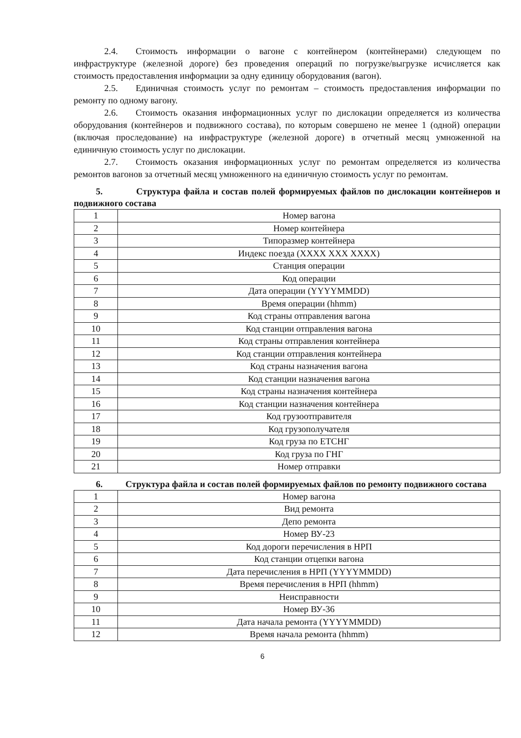2.4. Стоимость информации о вагоне с контейнером (контейнерами) следующем по инфраструктуре (железной дороге) без проведения операций по погрузке/выгрузке исчисляется как стоимость предоставления информации за одну единицу оборудования (вагон).
2.5. Единичная стоимость услуг по ремонтам – стоимость предоставления информации по ремонту по одному вагону.
2.6. Стоимость оказания информационных услуг по дислокации определяется из количества оборудования (контейнеров и подвижного состава), по которым совершено не менее 1 (одной) операции (включая проследование) на инфраструктуре (железной дороге) в отчетный месяц умноженной на единичную стоимость услуг по дислокации.
2.7. Стоимость оказания информационных услуг по ремонтам определяется из количества ремонтов вагонов за отчетный месяц умноженного на единичную стоимость услуг по ремонтам.
5. Структура файла и состав полей формируемых файлов по дислокации контейнеров и подвижного состава
| 1 | Номер вагона |
| 2 | Номер контейнера |
| 3 | Типоразмер контейнера |
| 4 | Индекс поезда (XXXX XXX XXXX) |
| 5 | Станция операции |
| 6 | Код операции |
| 7 | Дата операции (YYYYMMDD) |
| 8 | Время операции (hhmm) |
| 9 | Код страны отправления вагона |
| 10 | Код станции отправления вагона |
| 11 | Код страны отправления контейнера |
| 12 | Код станции отправления контейнера |
| 13 | Код страны назначения вагона |
| 14 | Код станции назначения вагона |
| 15 | Код страны назначения контейнера |
| 16 | Код станции назначения контейнера |
| 17 | Код грузоотправителя |
| 18 | Код грузополучателя |
| 19 | Код груза по ЕТСНГ |
| 20 | Код груза по ГНГ |
| 21 | Номер отправки |
6. Структура файла и состав полей формируемых файлов по ремонту подвижного состава
| 1 | Номер вагона |
| 2 | Вид ремонта |
| 3 | Депо ремонта |
| 4 | Номер ВУ-23 |
| 5 | Код дороги перечисления в НРП |
| 6 | Код станции отцепки вагона |
| 7 | Дата перечисления в НРП (YYYYMMDD) |
| 8 | Время перечисления в НРП (hhmm) |
| 9 | Неисправности |
| 10 | Номер ВУ-36 |
| 11 | Дата начала ремонта (YYYYMMDD) |
| 12 | Время начала ремонта (hhmm) |
6